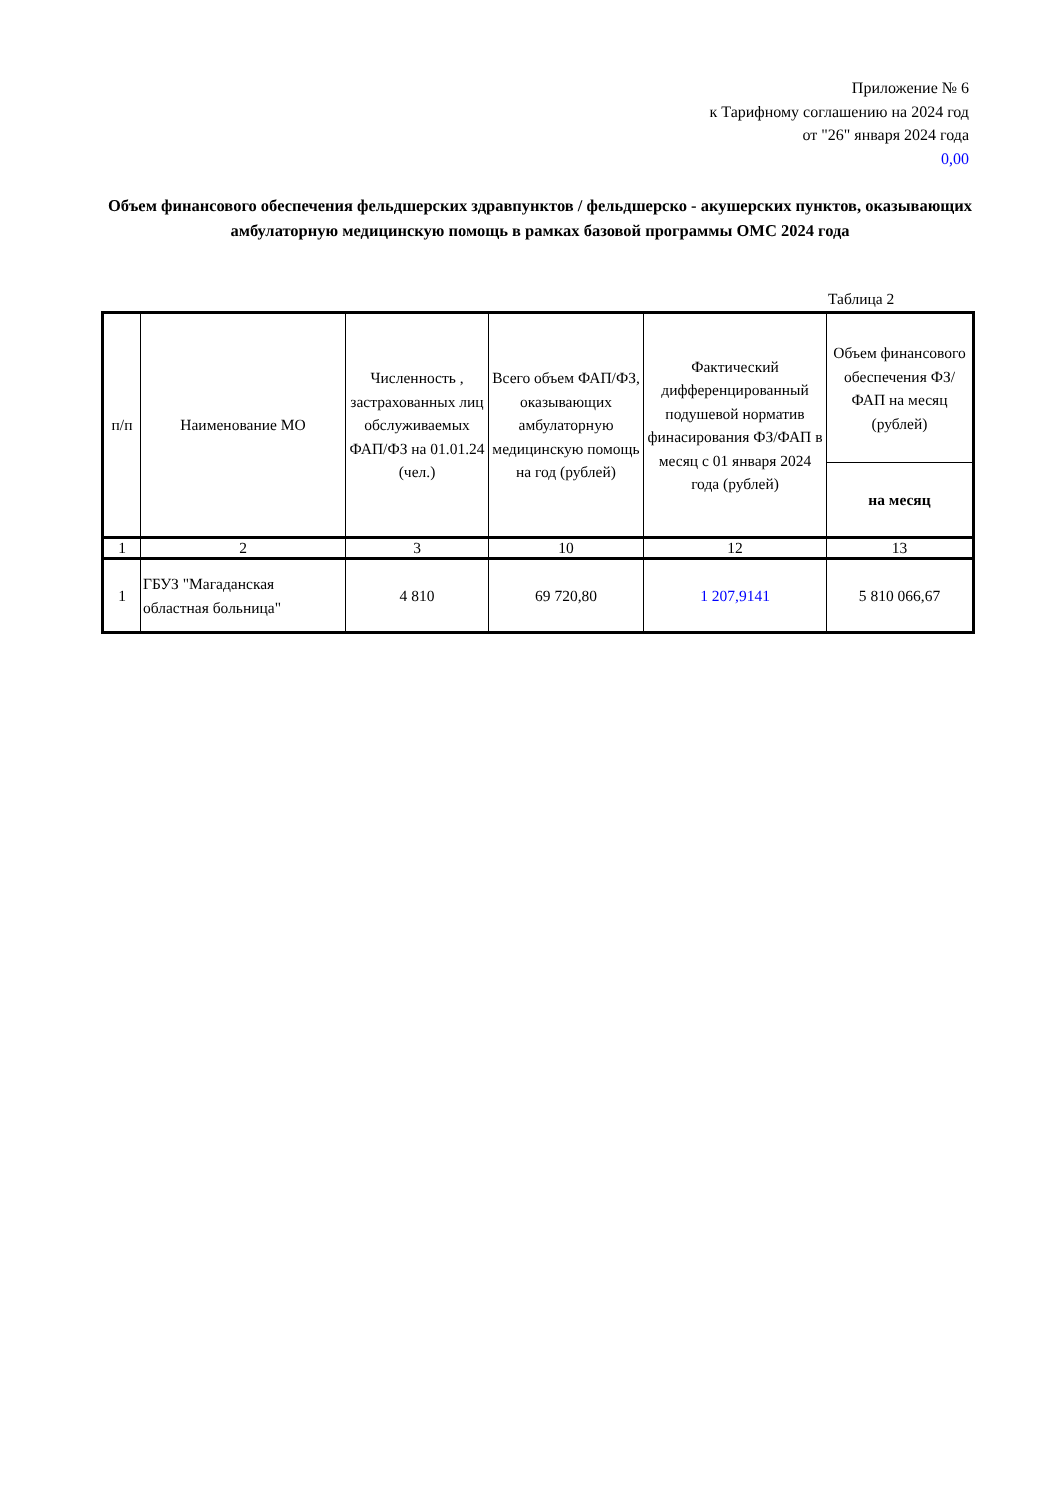Приложение № 6
к Тарифному соглашению на 2024 год
от "26" января 2024 года
0,00
Объем финансового обеспечения фельдшерских здравпунктов / фельдшерско - акушерских пунктов, оказывающих амбулаторную медицинскую помощь в рамках базовой программы ОМС 2024 года
Таблица 2
| п/п | Наименование МО | Численность , застрахованных лиц обслуживаемых ФАП/ФЗ на 01.01.24 (чел.) | Всего объем ФАП/ФЗ, оказывающих амбулаторную медицинскую помощь на год (рублей) | Фактический дифференцированный подушевой норматив финасирования ФЗ/ФАП в месяц с 01 января 2024 года (рублей) | Объем финансового обеспечения ФЗ/ФАП на месяц (рублей) |
| --- | --- | --- | --- | --- | --- |
| | | | | | на месяц |
| 1 | 2 | 3 | 10 | 12 | 13 |
| 1 | ГБУЗ "Магаданская областная больница" | 4 810 | 69 720,80 | 1 207,9141 | 5 810 066,67 |